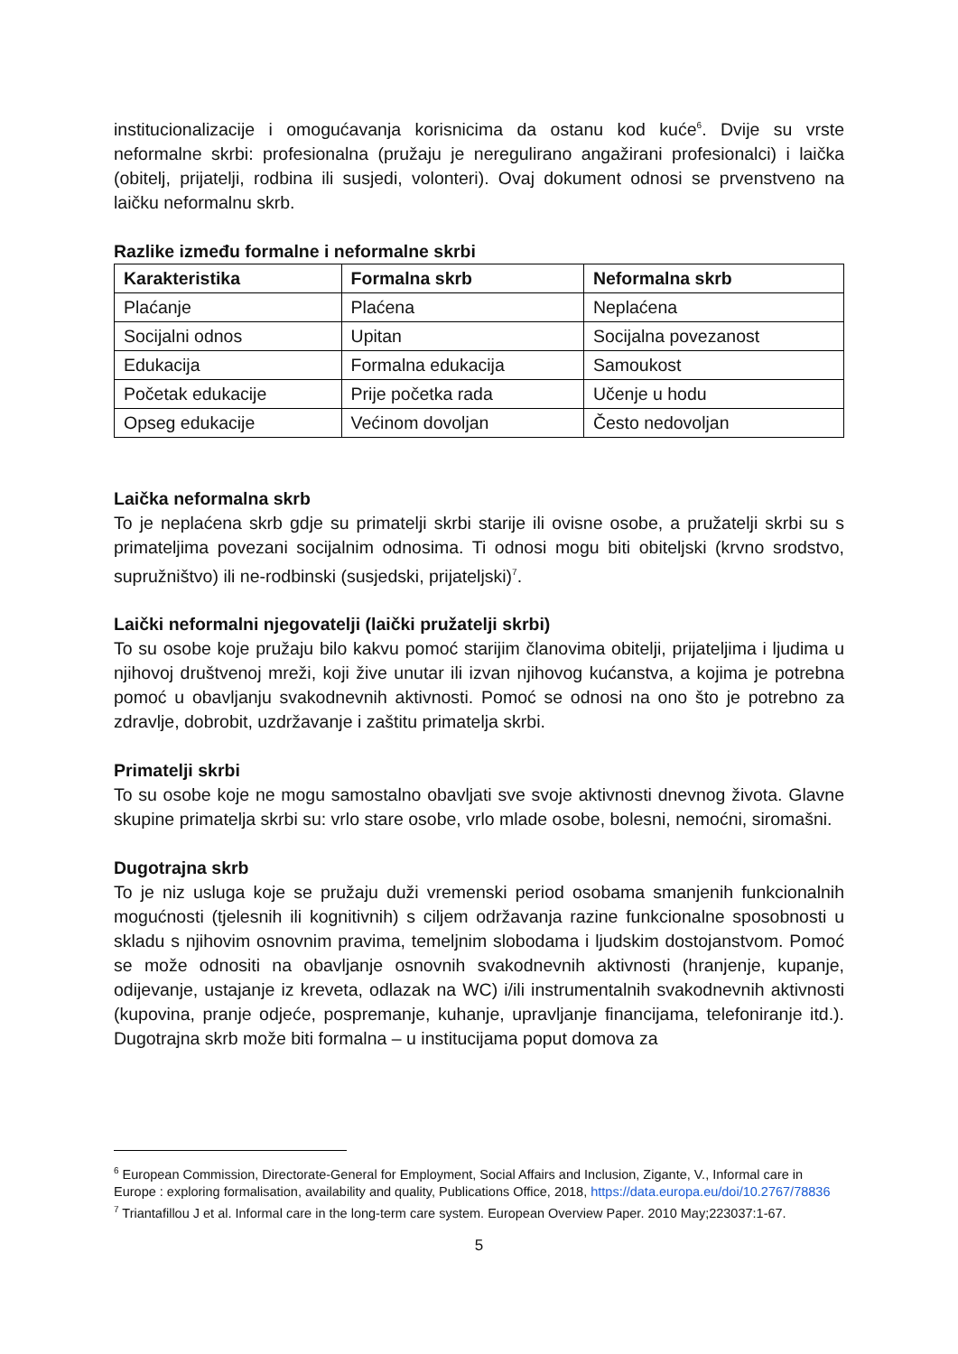institucionalizacije i omogućavanja korisnicima da ostanu kod kuće<sup>6</sup>. Dvije su vrste neformalne skrbi: profesionalna (pružaju je neregulirano angažirani profesionalci) i laička (obitelj, prijatelji, rodbina ili susjedi, volonteri). Ovaj dokument odnosi se prvenstveno na laičku neformalnu skrb.
Razlike između formalne i neformalne skrbi
| Karakteristika | Formalna skrb | Neformalna skrb |
| --- | --- | --- |
| Plaćanje | Plaćena | Neplaćena |
| Socijalni odnos | Upitan | Socijalna povezanost |
| Edukacija | Formalna edukacija | Samoukost |
| Početak edukacije | Prije početka rada | Učenje u hodu |
| Opseg edukacije | Većinom dovoljan | Često nedovoljan |
Laička neformalna skrb
To je neplaćena skrb gdje su primatelji skrbi starije ili ovisne osobe, a pružatelji skrbi su s primateljima povezani socijalnim odnosima. Ti odnosi mogu biti obiteljski (krvno srodstvo, supružništvo) ili ne-rodbinski (susjedski, prijateljski)<sup>7</sup>.
Laički neformalni njegovatelji (laički pružatelji skrbi)
To su osobe koje pružaju bilo kakvu pomoć starijim članovima obitelji, prijateljima i ljudima u njihovoj društvenoj mreži, koji žive unutar ili izvan njihovog kućanstva, a kojima je potrebna pomoć u obavljanju svakodnevnih aktivnosti. Pomoć se odnosi na ono što je potrebno za zdravlje, dobrobit, uzdržavanje i zaštitu primatelja skrbi.
Primatelji skrbi
To su osobe koje ne mogu samostalno obavljati sve svoje aktivnosti dnevnog života. Glavne skupine primatelja skrbi su: vrlo stare osobe, vrlo mlade osobe, bolesni, nemoćni, siromašni.
Dugotrajna skrb
To je niz usluga koje se pružaju duži vremenski period osobama smanjenih funkcionalnih mogućnosti (tjelesnih ili kognitivnih) s ciljem održavanja razine funkcionalne sposobnosti u skladu s njihovim osnovnim pravima, temeljnim slobodama i ljudskim dostojanstvom. Pomoć se može odnositi na obavljanje osnovnih svakodnevnih aktivnosti (hranjenje, kupanje, odijevanje, ustajanje iz kreveta, odlazak na WC) i/ili instrumentalnih svakodnevnih aktivnosti (kupovina, pranje odjeće, pospremanje, kuhanje, upravljanje financijama, telefoniranje itd.). Dugotrajna skrb može biti formalna – u institucijama poput domova za
<sup>6</sup> European Commission, Directorate-General for Employment, Social Affairs and Inclusion, Zigante, V., Informal care in Europe : exploring formalisation, availability and quality, Publications Office, 2018, https://data.europa.eu/doi/10.2767/78836
<sup>7</sup> Triantafillou J et al. Informal care in the long-term care system. European Overview Paper. 2010 May;223037:1-67.
5